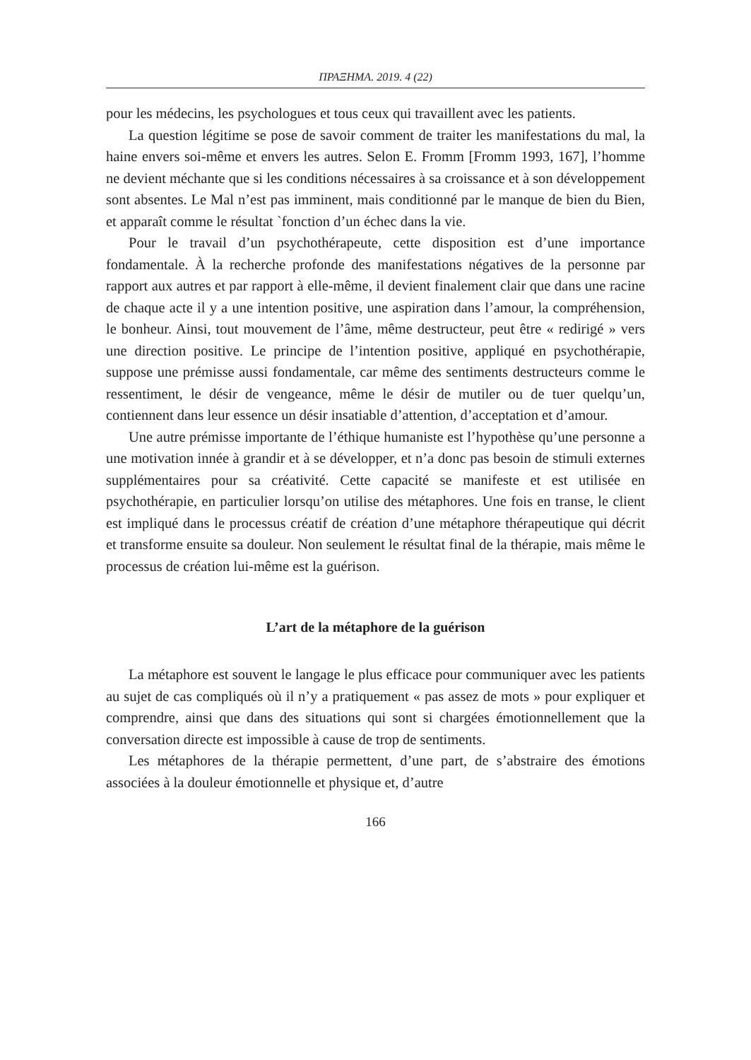ΠΡΑΞΗΜΑ. 2019. 4 (22)
pour les médecins, les psychologues et tous ceux qui travaillent avec les patients.
La question légitime se pose de savoir comment de traiter les manifestations du mal, la haine envers soi-même et envers les autres. Selon E. Fromm [Fromm 1993, 167], l’homme ne devient méchante que si les conditions nécessaires à sa croissance et à son développement sont absentes. Le Mal n’est pas imminent, mais conditionné par le manque de bien du Bien, et apparaît comme le résultat `fonction d’un échec dans la vie.
Pour le travail d’un psychothérapeute, cette disposition est d’une importance fondamentale. À la recherche profonde des manifestations négatives de la personne par rapport aux autres et par rapport à elle-même, il devient finalement clair que dans une racine de chaque acte il y a une intention positive, une aspiration dans l’amour, la compréhension, le bonheur. Ainsi, tout mouvement de l’âme, même destructeur, peut être « redirigé » vers une direction positive. Le principe de l’intention positive, appliqué en psychothérapie, suppose une prémisse aussi fondamentale, car même des sentiments destructeurs comme le ressentiment, le désir de vengeance, même le désir de mutiler ou de tuer quelqu’un, contiennent dans leur essence un désir insatiable d’attention, d’acceptation et d’amour.
Une autre prémisse importante de l’éthique humaniste est l’hypothèse qu’une personne a une motivation innée à grandir et à se développer, et n’a donc pas besoin de stimuli externes supplémentaires pour sa créativité. Cette capacité se manifeste et est utilisée en psychothérapie, en particulier lorsqu’on utilise des métaphores. Une fois en transe, le client est impliqué dans le processus créatif de création d’une métaphore thérapeutique qui décrit et transforme ensuite sa douleur. Non seulement le résultat final de la thérapie, mais même le processus de création lui-même est la guérison.
L’art de la métaphore de la guérison
La métaphore est souvent le langage le plus efficace pour communiquer avec les patients au sujet de cas compliqués où il n’y a pratiquement « pas assez de mots » pour expliquer et comprendre, ainsi que dans des situations qui sont si chargées émotionnellement que la conversation directe est impossible à cause de trop de sentiments.
Les métaphores de la thérapie permettent, d’une part, de s’abstraire des émotions associées à la douleur émotionnelle et physique et, d’autre
166